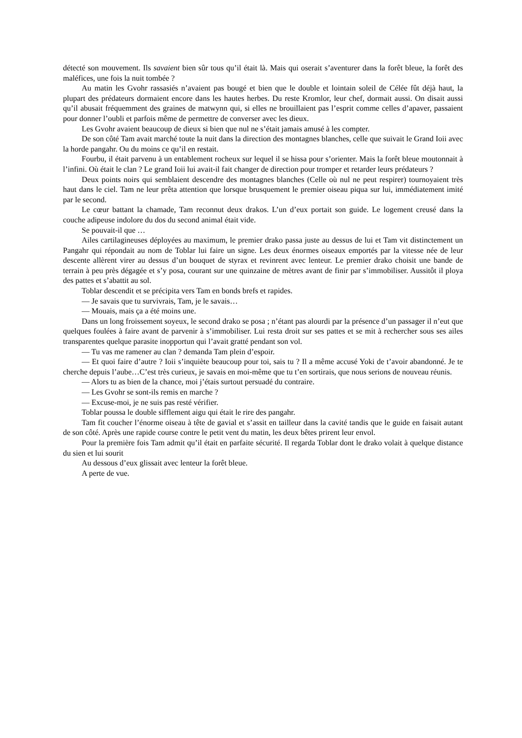détecté son mouvement. Ils savaient bien sûr tous qu’il était là. Mais qui oserait s’aventurer dans la forêt bleue, la forêt des maléfices, une fois la nuit tombée ?
Au matin les Gvohr rassasiés n’avaient pas bougé et bien que le double et lointain soleil de Célée fût déjà haut, la plupart des prédateurs dormaient encore dans les hautes herbes. Du reste Kromlor, leur chef, dormait aussi. On disait aussi qu’il abusait fréquemment des graines de matwynn qui, si elles ne brouillaient pas l’esprit comme celles d’apaver, passaient pour donner l’oubli et parfois même de permettre de converser avec les dieux.
Les Gvohr avaient beaucoup de dieux si bien que nul ne s’était jamais amusé à les compter.
De son côté Tam avait marché toute la nuit dans la direction des montagnes blanches, celle que suivait le Grand Ioii avec la horde pangahr. Ou du moins ce qu’il en restait.
Fourbu, il était parvenu à un entablement rocheux sur lequel il se hissa pour s’orienter. Mais la forêt bleue moutonnait à l’infini. Où était le clan ? Le grand Ioii lui avait-il fait changer de direction pour tromper et retarder leurs prédateurs ?
Deux points noirs qui semblaient descendre des montagnes blanches (Celle où nul ne peut respirer) tournoyaient très haut dans le ciel. Tam ne leur prêta attention que lorsque brusquement le premier oiseau piqua sur lui, immédiatement imité par le second.
Le cœur battant la chamade, Tam reconnut deux drakos. L’un d’eux portait son guide. Le logement creusé dans la couche adipeuse indolore du dos du second animal était vide.
Se pouvait-il que …
Ailes cartilagineuses déployées au maximum, le premier drako passa juste au dessus de lui et Tam vit distinctement un Pangahr qui répondait au nom de Toblar lui faire un signe. Les deux énormes oiseaux emportés par la vitesse née de leur descente allèrent virer au dessus d’un bouquet de styrax et revinrent avec lenteur. Le premier drako choisit une bande de terrain à peu près dégagée et s’y posa, courant sur une quinzaine de mètres avant de finir par s’immobiliser. Aussitôt il ploya des pattes et s’abattit au sol.
Toblar descendit et se précipita vers Tam en bonds brefs et rapides.
— Je savais que tu survivrais, Tam, je le savais…
— Mouais, mais ça a été moins une.
Dans un long froissement soyeux, le second drako se posa ; n’étant pas alourdi par la présence d’un passager il n’eut que quelques foulées à faire avant de parvenir à s’immobiliser. Lui resta droit sur ses pattes et se mit à rechercher sous ses ailes transparentes quelque parasite inopportun qui l’avait gratté pendant son vol.
— Tu vas me ramener au clan ? demanda Tam plein d’espoir.
— Et quoi faire d’autre ? Ioii s’inquiète beaucoup pour toi, sais tu ? Il a même accusé Yoki de t’avoir abandonné. Je te cherche depuis l’aube…C’est très curieux, je savais en moi-même que tu t’en sortirais, que nous serions de nouveau réunis.
— Alors tu as bien de la chance, moi j’étais surtout persuadé du contraire.
— Les Gvohr se sont-ils remis en marche ?
— Excuse-moi, je ne suis pas resté vérifier.
Toblar poussa le double sifflement aigu qui était le rire des pangahr.
Tam fit coucher l’énorme oiseau à tête de gavial et s’assit en tailleur dans la cavité tandis que le guide en faisait autant de son côté. Après une rapide course contre le petit vent du matin, les deux bêtes prirent leur envol.
Pour la première fois Tam admit qu’il était en parfaite sécurité. Il regarda Toblar dont le drako volait à quelque distance du sien et lui sourit
Au dessous d’eux glissait avec lenteur la forêt bleue.
A perte de vue.